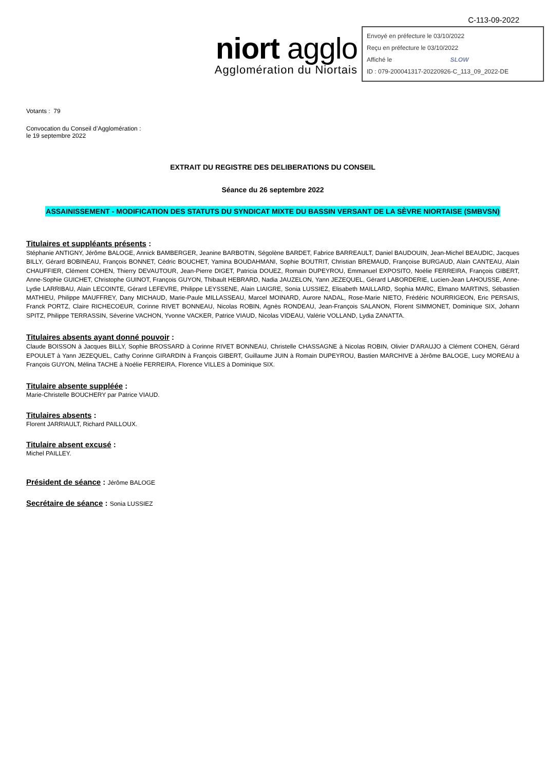C-113-09-2022
niort agglo
Agglomération du Niortais
Envoyé en préfecture le 03/10/2022
Reçu en préfecture le 03/10/2022
Affiché le SLOW
ID : 079-200041317-20220926-C_113_09_2022-DE
Votants : 79
Convocation du Conseil d’Agglomération :
le 19 septembre 2022
EXTRAIT DU REGISTRE DES DELIBERATIONS DU CONSEIL
Séance du 26 septembre 2022
ASSAINISSEMENT - MODIFICATION DES STATUTS DU SYNDICAT MIXTE DU BASSIN VERSANT DE LA SÈVRE NIORTAISE (SMBVSN)
Titulaires et suppléants présents :
Stéphanie ANTIGNY, Jérôme BALOGE, Annick BAMBERGER, Jeanine BARBOTIN, Ségolène BARDET, Fabrice BARREAULT, Daniel BAUDOUIN, Jean-Michel BEAUDIC, Jacques BILLY, Gérard BOBINEAU, François BONNET, Cédric BOUCHET, Yamina BOUDAHMANI, Sophie BOUTRIT, Christian BREMAUD, Françoise BURGAUD, Alain CANTEAU, Alain CHAUFFIER, Clément COHEN, Thierry DEVAUTOUR, Jean-Pierre DIGET, Patricia DOUEZ, Romain DUPEYROU, Emmanuel EXPOSITO, Noélie FERREIRA, François GIBERT, Anne-Sophie GUICHET, Christophe GUINOT, François GUYON, Thibault HEBRARD, Nadia JAUZELON, Yann JEZEQUEL, Gérard LABORDERIE, Lucien-Jean LAHOUSSE, Anne-Lydie LARRIBAU, Alain LECOINTE, Gérard LEFEVRE, Philippe LEYSSENE, Alain LIAIGRE, Sonia LUSSIEZ, Elisabeth MAILLARD, Sophia MARC, Elmano MARTINS, Sébastien MATHIEU, Philippe MAUFFREY, Dany MICHAUD, Marie-Paule MILLASSEAU, Marcel MOINARD, Aurore NADAL, Rose-Marie NIETO, Frédéric NOURRIGEON, Eric PERSAIS, Franck PORTZ, Claire RICHECOEUR, Corinne RIVET BONNEAU, Nicolas ROBIN, Agnès RONDEAU, Jean-François SALANON, Florent SIMMONET, Dominique SIX, Johann SPITZ, Philippe TERRASSIN, Séverine VACHON, Yvonne VACKER, Patrice VIAUD, Nicolas VIDEAU, Valérie VOLLAND, Lydia ZANATTA.
Titulaires absents ayant donné pouvoir :
Claude BOISSON à Jacques BILLY, Sophie BROSSARD à Corinne RIVET BONNEAU, Christelle CHASSAGNE à Nicolas ROBIN, Olivier D'ARAUJO à Clément COHEN, Gérard EPOULET à Yann JEZEQUEL, Cathy Corinne GIRARDIN à François GIBERT, Guillaume JUIN à Romain DUPEYROU, Bastien MARCHIVE à Jérôme BALOGE, Lucy MOREAU à François GUYON, Mélina TACHE à Noélie FERREIRA, Florence VILLES à Dominique SIX.
Titulaire absente suppléée :
Marie-Christelle BOUCHERY par Patrice VIAUD.
Titulaires absents :
Florent JARRIAULT, Richard PAILLOUX.
Titulaire absent excusé :
Michel PAILLEY.
Président de séance : Jérôme BALOGE
Secrétaire de séance : Sonia LUSSIEZ